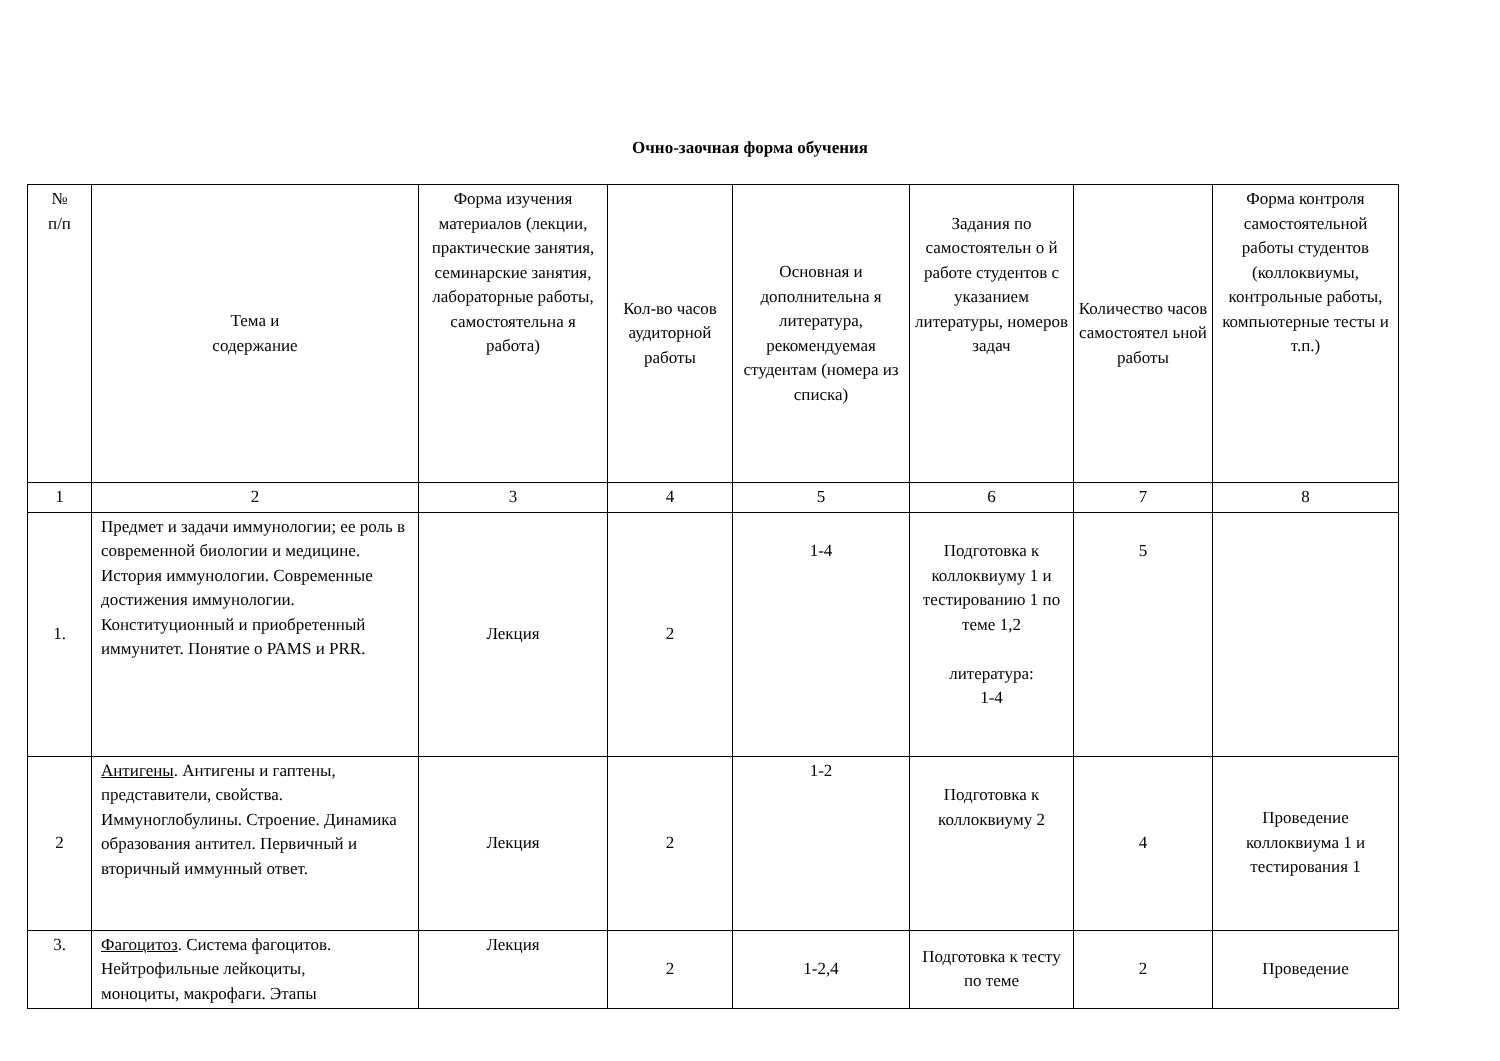Очно-заочная форма обучения
| № п/п | Тема и содержание | Форма изучения материалов (лекции, практические занятия, семинарские занятия, лабораторные работы, самостоятельна я работа) | Кол-во часов аудиторной работы | Основная и дополнительна я литература, рекомендуемая студентам (номера из списка) | Задания по самостоятельн о й работе студентов с указанием литературы, номеров задач | Количество часов самостоятел ьной работы | Форма контроля самостоятельной работы студентов (коллоквиумы, контрольные работы, компьютерные тесты и т.п.) |
| --- | --- | --- | --- | --- | --- | --- | --- |
| 1 | 2 | 3 | 4 | 5 | 6 | 7 | 8 |
| 1. | Предмет и задачи иммунологии; ее роль в современной биологии и медицине. История иммунологии. Современные достижения иммунологии. Конституционный и приобретенный иммунитет. Понятие о PAMS и PRR. | Лекция | 2 | 1-4 | Подготовка к коллоквиуму 1 и тестированию 1 по теме 1,2 литература: 1-4 | 5 | |
| 2 | Антигены . Антигены и гаптены, представители, свойства. Иммуноглобулины. Строение. Динамика образования антител. Первичный и вторичный иммунный ответ. | Лекция | 2 | 1-2 | Подготовка к коллоквиуму 2 | 4 | Проведение коллоквиума 1 и тестирования 1 |
| 3. | Фагоцитоз . Система фагоцитов. Нейтрофильные лейкоциты, моноциты, макрофаги. Этапы | Лекция | 2 | 1-2,4 | Подготовка к тесту по теме | 2 | Проведение |